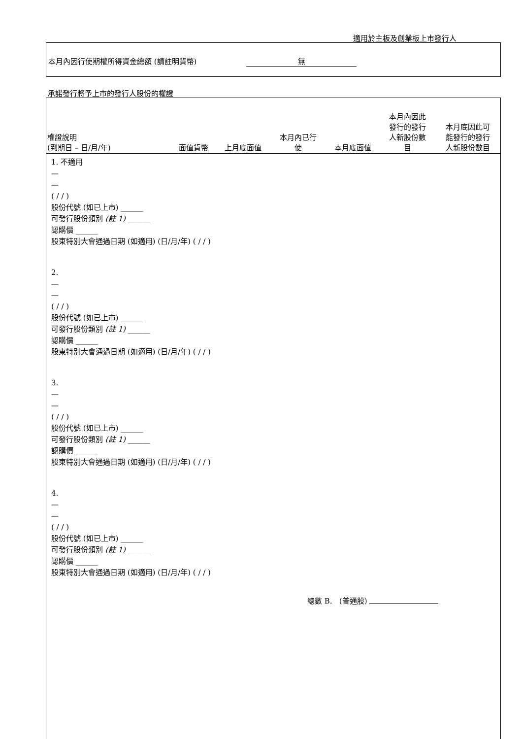適用於主板及創業板上市發行人
本月內因行使期權所得資金總額 (請註明貨幣) 無
承諾發行將予上市的發行人股份的權證
| 權證說明 (到期日 – 日/月/年) | 面值貨幣 | 上月底面值 | 本月內已行 使 | 本月底面值 | 本月內因此 發行的發行 人新股份數 目 | 本月底因此可 能發行的發行 人新股份數目 |
| --- | --- | --- | --- | --- | --- | --- |
1. 不適用
—
—
( / / )
股份代號 (如已上市) ______
可發行股份類別 (註 1) ______
認購價 ______
股東特別大會通過日期 (如適用) (日/月/年) ( / / )
2.
—
—
( / / )
股份代號 (如已上市) ______
可發行股份類別 (註 1) ______
認購價 ______
股東特別大會通過日期 (如適用) (日/月/年) ( / / )
3.
—
—
( / / )
股份代號 (如已上市) ______
可發行股份類別 (註 1) ______
認購價 ______
股東特別大會通過日期 (如適用) (日/月/年) ( / / )
4.
—
—
( / / )
股份代號 (如已上市) ______
可發行股份類別 (註 1) ______
認購價 ______
股東特別大會通過日期 (如適用) (日/月/年) ( / / )
總數 B. (普通股)